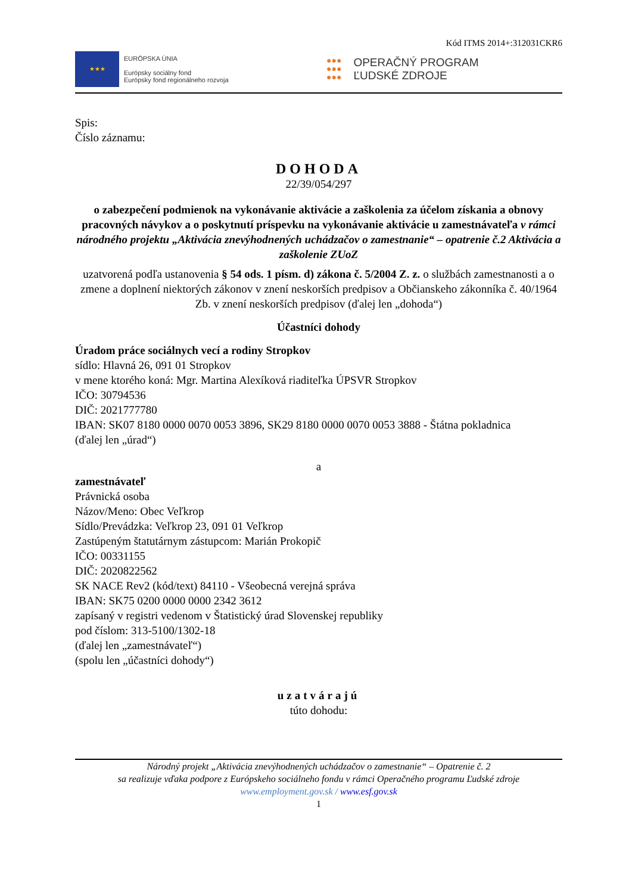Kód ITMS 2014+:312031CKR6
★★★
EURÓPSKA ÚNIA
Európsky sociálny fond
Európsky fond regionálneho rozvoja
●●●
●●●
●●●
OPERAČNÝ PROGRAM
ĽUDSKÉ ZDROJE
Spis:
Číslo záznamu:
DOHODA
22/39/054/297
o zabezpečení podmienok na vykonávanie aktivácie a zaškolenia za účelom získania a obnovy pracovných návykov a o poskytnutí príspevku na vykonávanie aktivácie u zamestnávateľa v rámci národného projektu „Aktivácia znevýhodnených uchádzačov o zamestnanie“ – opatrenie č.2 Aktivácia a zaškolenie ZUoZ
uzatvorená podľa ustanovenia § 54 ods. 1 písm. d) zákona č. 5/2004 Z. z. o službách zamestnanosti a o zmene a doplnení niektorých zákonov v znení neskorších predpisov a Občianskeho zákonníka č. 40/1964 Zb. v znení neskorších predpisov (ďalej len „dohoda“)
Účastníci dohody
Úradom práce sociálnych vecí a rodiny Stropkov
sídlo: Hlavná 26, 091 01 Stropkov
v mene ktorého koná: Mgr. Martina Alexíková riaditeľka ÚPSVR Stropkov
IČO: 30794536
DIČ: 2021777780
IBAN: SK07 8180 0000 0070 0053 3896, SK29 8180 0000 0070 0053 3888 - Štátna pokladnica
(ďalej len „úrad“)
a
zamestnávateľ
Právnická osoba
Názov/Meno: Obec Veľkrop
Sídlo/Prevádzka: Veľkrop 23, 091 01 Veľkrop
Zastúpeným štatutárnym zástupcom: Marián Prokopič
IČO: 00331155
DIČ: 2020822562
SK NACE Rev2 (kód/text) 84110 - Všeobecná verejná správa
IBAN: SK75 0200 0000 0000 2342 3612
zapísaný v registri vedenom v Štatistický úrad Slovenskej republiky
pod číslom: 313-5100/1302-18
(ďalej len „zamestnávateľ“)
(spolu len „účastníci dohody“)
uzatvárajú
túto dohodu:
Národný projekt „Aktivácia znevýhodnených uchádzačov o zamestnanie“ – Opatrenie č. 2
sa realizuje vďaka podpore z Európskeho sociálneho fondu v rámci Operačného programu Ľudské zdroje
www.employment.gov.sk / www.esf.gov.sk
1